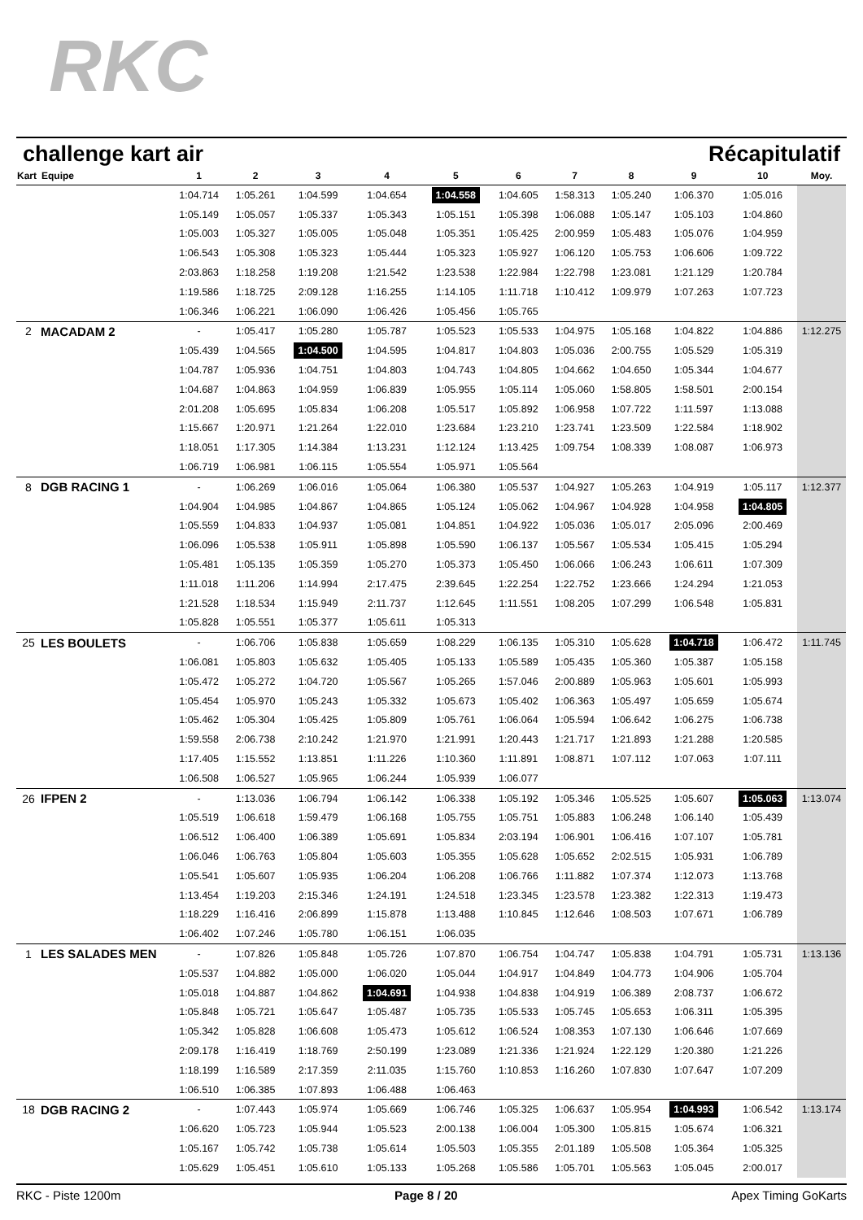RKC
challenge kart air Récapitulatif
| Kart | Equipe | 1 | 2 | 3 | 4 | 5 | 6 | 7 | 8 | 9 | 10 | Moy. |
| --- | --- | --- | --- | --- | --- | --- | --- | --- | --- | --- | --- | --- |
| | | 1:04.714 | 1:05.261 | 1:04.599 | 1:04.654 | 1:04.558 | 1:04.605 | 1:58.313 | 1:05.240 | 1:06.370 | 1:05.016 | |
| | | 1:05.149 | 1:05.057 | 1:05.337 | 1:05.343 | 1:05.151 | 1:05.398 | 1:06.088 | 1:05.147 | 1:05.103 | 1:04.860 | |
| | | 1:05.003 | 1:05.327 | 1:05.005 | 1:05.048 | 1:05.351 | 1:05.425 | 2:00.959 | 1:05.483 | 1:05.076 | 1:04.959 | |
| | | 1:06.543 | 1:05.308 | 1:05.323 | 1:05.444 | 1:05.323 | 1:05.927 | 1:06.120 | 1:05.753 | 1:06.606 | 1:09.722 | |
| | | 2:03.863 | 1:18.258 | 1:19.208 | 1:21.542 | 1:23.538 | 1:22.984 | 1:22.798 | 1:23.081 | 1:21.129 | 1:20.784 | |
| | | 1:19.586 | 1:18.725 | 2:09.128 | 1:16.255 | 1:14.105 | 1:11.718 | 1:10.412 | 1:09.979 | 1:07.263 | 1:07.723 | |
| | | 1:06.346 | 1:06.221 | 1:06.090 | 1:06.426 | 1:05.456 | 1:05.765 | | | | | |
| 2 | MACADAM 2 | - | 1:05.417 | 1:05.280 | 1:05.787 | 1:05.523 | 1:05.533 | 1:04.975 | 1:05.168 | 1:04.822 | 1:04.886 | 1:12.275 |
| | | 1:05.439 | 1:04.565 | 1:04.500 | 1:04.595 | 1:04.817 | 1:04.803 | 1:05.036 | 2:00.755 | 1:05.529 | 1:05.319 | |
| | | 1:04.787 | 1:05.936 | 1:04.751 | 1:04.803 | 1:04.743 | 1:04.805 | 1:04.662 | 1:04.650 | 1:05.344 | 1:04.677 | |
| | | 1:04.687 | 1:04.863 | 1:04.959 | 1:06.839 | 1:05.955 | 1:05.114 | 1:05.060 | 1:58.805 | 1:58.501 | 2:00.154 | |
| | | 2:01.208 | 1:05.695 | 1:05.834 | 1:06.208 | 1:05.517 | 1:05.892 | 1:06.958 | 1:07.722 | 1:11.597 | 1:13.088 | |
| | | 1:15.667 | 1:20.971 | 1:21.264 | 1:22.010 | 1:23.684 | 1:23.210 | 1:23.741 | 1:23.509 | 1:22.584 | 1:18.902 | |
| | | 1:18.051 | 1:17.305 | 1:14.384 | 1:13.231 | 1:12.124 | 1:13.425 | 1:09.754 | 1:08.339 | 1:08.087 | 1:06.973 | |
| | | 1:06.719 | 1:06.981 | 1:06.115 | 1:05.554 | 1:05.971 | 1:05.564 | | | | | |
| 8 | DGB RACING 1 | - | 1:06.269 | 1:06.016 | 1:05.064 | 1:06.380 | 1:05.537 | 1:04.927 | 1:05.263 | 1:04.919 | 1:05.117 | 1:12.377 |
| | | 1:04.904 | 1:04.985 | 1:04.867 | 1:04.865 | 1:05.124 | 1:05.062 | 1:04.967 | 1:04.928 | 1:04.958 | 1:04.805 | |
| | | 1:05.559 | 1:04.833 | 1:04.937 | 1:05.081 | 1:04.851 | 1:04.922 | 1:05.036 | 1:05.017 | 2:05.096 | 2:00.469 | |
| | | 1:06.096 | 1:05.538 | 1:05.911 | 1:05.898 | 1:05.590 | 1:06.137 | 1:05.567 | 1:05.534 | 1:05.415 | 1:05.294 | |
| | | 1:05.481 | 1:05.135 | 1:05.359 | 1:05.270 | 1:05.373 | 1:05.450 | 1:06.066 | 1:06.243 | 1:06.611 | 1:07.309 | |
| | | 1:11.018 | 1:11.206 | 1:14.994 | 2:17.475 | 2:39.645 | 1:22.254 | 1:22.752 | 1:23.666 | 1:24.294 | 1:21.053 | |
| | | 1:21.528 | 1:18.534 | 1:15.949 | 2:11.737 | 1:12.645 | 1:11.551 | 1:08.205 | 1:07.299 | 1:06.548 | 1:05.831 | |
| | | 1:05.828 | 1:05.551 | 1:05.377 | 1:05.611 | 1:05.313 | | | | | | |
| 25 | LES BOULETS | - | 1:06.706 | 1:05.838 | 1:05.659 | 1:08.229 | 1:06.135 | 1:05.310 | 1:05.628 | 1:04.718 | 1:06.472 | 1:11.745 |
| | | 1:06.081 | 1:05.803 | 1:05.632 | 1:05.405 | 1:05.133 | 1:05.589 | 1:05.435 | 1:05.360 | 1:05.387 | 1:05.158 | |
| | | 1:05.472 | 1:05.272 | 1:04.720 | 1:05.567 | 1:05.265 | 1:57.046 | 2:00.889 | 1:05.963 | 1:05.601 | 1:05.993 | |
| | | 1:05.454 | 1:05.970 | 1:05.243 | 1:05.332 | 1:05.673 | 1:05.402 | 1:06.363 | 1:05.497 | 1:05.659 | 1:05.674 | |
| | | 1:05.462 | 1:05.304 | 1:05.425 | 1:05.809 | 1:05.761 | 1:06.064 | 1:05.594 | 1:06.642 | 1:06.275 | 1:06.738 | |
| | | 1:59.558 | 2:06.738 | 2:10.242 | 1:21.970 | 1:21.991 | 1:20.443 | 1:21.717 | 1:21.893 | 1:21.288 | 1:20.585 | |
| | | 1:17.405 | 1:15.552 | 1:13.851 | 1:11.226 | 1:10.360 | 1:11.891 | 1:08.871 | 1:07.112 | 1:07.063 | 1:07.111 | |
| | | 1:06.508 | 1:06.527 | 1:05.965 | 1:06.244 | 1:05.939 | 1:06.077 | | | | | |
| 26 | IFPEN 2 | - | 1:13.036 | 1:06.794 | 1:06.142 | 1:06.338 | 1:05.192 | 1:05.346 | 1:05.525 | 1:05.607 | 1:05.063 | 1:13.074 |
| | | 1:05.519 | 1:06.618 | 1:59.479 | 1:06.168 | 1:05.755 | 1:05.751 | 1:05.883 | 1:06.248 | 1:06.140 | 1:05.439 | |
| | | 1:06.512 | 1:06.400 | 1:06.389 | 1:05.691 | 1:05.834 | 2:03.194 | 1:06.901 | 1:06.416 | 1:07.107 | 1:05.781 | |
| | | 1:06.046 | 1:06.763 | 1:05.804 | 1:05.603 | 1:05.355 | 1:05.628 | 1:05.652 | 2:02.515 | 1:05.931 | 1:06.789 | |
| | | 1:05.541 | 1:05.607 | 1:05.935 | 1:06.204 | 1:06.208 | 1:06.766 | 1:11.882 | 1:07.374 | 1:12.073 | 1:13.768 | |
| | | 1:13.454 | 1:19.203 | 2:15.346 | 1:24.191 | 1:24.518 | 1:23.345 | 1:23.578 | 1:23.382 | 1:22.313 | 1:19.473 | |
| | | 1:18.229 | 1:16.416 | 2:06.899 | 1:15.878 | 1:13.488 | 1:10.845 | 1:12.646 | 1:08.503 | 1:07.671 | 1:06.789 | |
| | | 1:06.402 | 1:07.246 | 1:05.780 | 1:06.151 | 1:06.035 | | | | | | |
| 1 | LES SALADES MEN | - | 1:07.826 | 1:05.848 | 1:05.726 | 1:07.870 | 1:06.754 | 1:04.747 | 1:05.838 | 1:04.791 | 1:05.731 | 1:13.136 |
| | | 1:05.537 | 1:04.882 | 1:05.000 | 1:06.020 | 1:05.044 | 1:04.917 | 1:04.849 | 1:04.773 | 1:04.906 | 1:05.704 | |
| | | 1:05.018 | 1:04.887 | 1:04.862 | 1:04.691 | 1:04.938 | 1:04.838 | 1:04.919 | 1:06.389 | 2:08.737 | 1:06.672 | |
| | | 1:05.848 | 1:05.721 | 1:05.647 | 1:05.487 | 1:05.735 | 1:05.533 | 1:05.745 | 1:05.653 | 1:06.311 | 1:05.395 | |
| | | 1:05.342 | 1:05.828 | 1:06.608 | 1:05.473 | 1:05.612 | 1:06.524 | 1:08.353 | 1:07.130 | 1:06.646 | 1:07.669 | |
| | | 2:09.178 | 1:16.419 | 1:18.769 | 2:50.199 | 1:23.089 | 1:21.336 | 1:21.924 | 1:22.129 | 1:20.380 | 1:21.226 | |
| | | 1:18.199 | 1:16.589 | 2:17.359 | 2:11.035 | 1:15.760 | 1:10.853 | 1:16.260 | 1:07.830 | 1:07.647 | 1:07.209 | |
| | | 1:06.510 | 1:06.385 | 1:07.893 | 1:06.488 | 1:06.463 | | | | | | |
| 18 | DGB RACING 2 | - | 1:07.443 | 1:05.974 | 1:05.669 | 1:06.746 | 1:05.325 | 1:06.637 | 1:05.954 | 1:04.993 | 1:06.542 | 1:13.174 |
| | | 1:06.620 | 1:05.723 | 1:05.944 | 1:05.523 | 2:00.138 | 1:06.004 | 1:05.300 | 1:05.815 | 1:05.674 | 1:06.321 | |
| | | 1:05.167 | 1:05.742 | 1:05.738 | 1:05.614 | 1:05.503 | 1:05.355 | 2:01.189 | 1:05.508 | 1:05.364 | 1:05.325 | |
| | | 1:05.629 | 1:05.451 | 1:05.610 | 1:05.133 | 1:05.268 | 1:05.586 | 1:05.701 | 1:05.563 | 1:05.045 | 2:00.017 | |
RKC - Piste 1200m Page 8 / 20 Apex Timing GoKarts